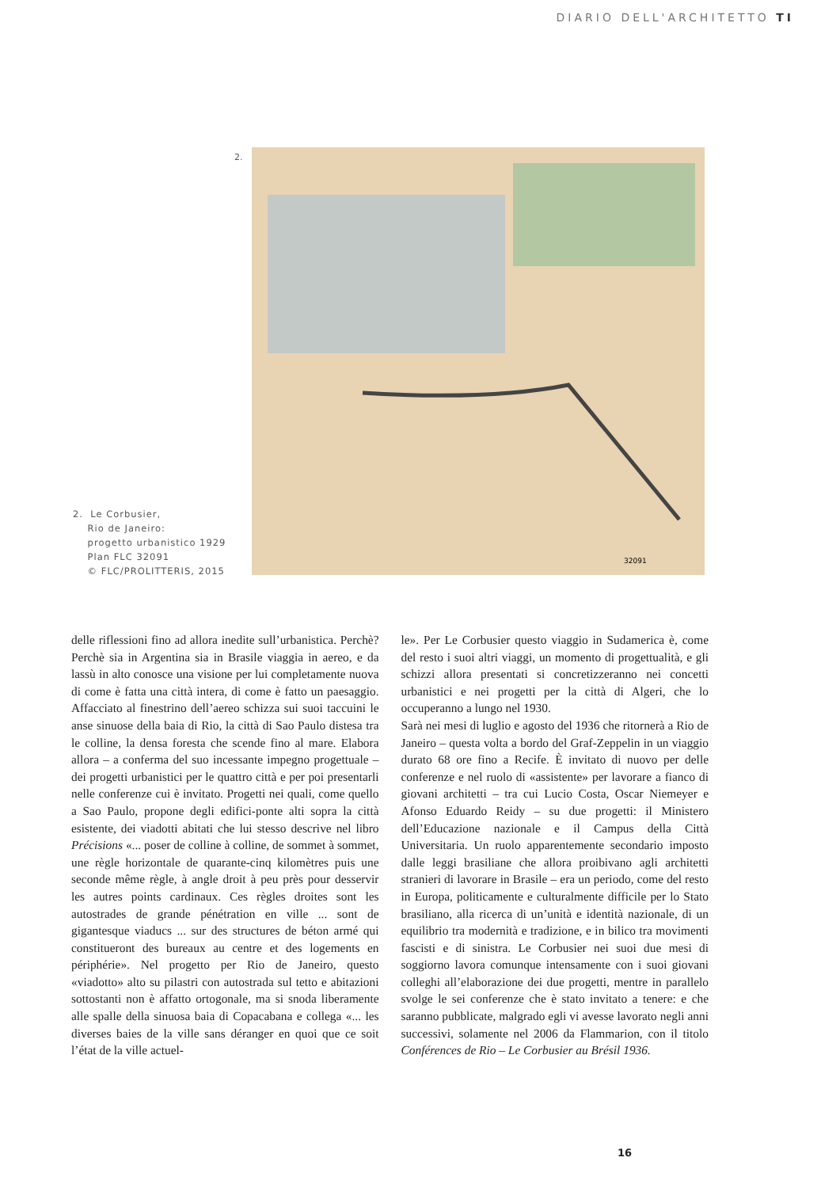DIARIO DELL'ARCHITETTO TI
2.
32091
2. Le Corbusier,
Rio de Janeiro:
progetto urbanistico 1929
Plan FLC 32091
© FLC/PROLITTERIS, 2015
delle riflessioni fino ad allora inedite sull’urbanistica. Perchè? Perchè sia in Argentina sia in Brasile viaggia in aereo, e da lassù in alto conosce una visione per lui completamente nuova di come è fatta una città intera, di come è fatto un paesaggio. Affacciato al finestrino dell’aereo schizza sui suoi taccuini le anse sinuose della baia di Rio, la città di Sao Paulo distesa tra le colline, la densa foresta che scende fino al mare. Elabora allora – a conferma del suo incessante impegno progettuale – dei progetti urbanistici per le quattro città e per poi presentarli nelle conferenze cui è invitato. Progetti nei quali, come quello a Sao Paulo, propone degli edifici-ponte alti sopra la città esistente, dei viadotti abitati che lui stesso descrive nel libro Précisions «... poser de colline à colline, de sommet à sommet, une règle horizontale de quarante-cinq kilomètres puis une seconde même règle, à angle droit à peu près pour desservir les autres points cardinaux. Ces règles droites sont les autostrades de grande pénétration en ville ... sont de gigantesque viaducs ... sur des structures de béton armé qui constitueront des bureaux au centre et des logements en périphérie». Nel progetto per Rio de Janeiro, questo «viadotto» alto su pilastri con autostrada sul tetto e abitazioni sottostanti non è affatto ortogonale, ma si snoda liberamente alle spalle della sinuosa baia di Copacabana e collega «... les diverses baies de la ville sans déranger en quoi que ce soit l’état de la ville actuel-
le». Per Le Corbusier questo viaggio in Sudamerica è, come del resto i suoi altri viaggi, un momento di progettualità, e gli schizzi allora presentati si concretizzeranno nei concetti urbanistici e nei progetti per la città di Algeri, che lo occuperanno a lungo nel 1930.
Sarà nei mesi di luglio e agosto del 1936 che ritornerà a Rio de Janeiro – questa volta a bordo del Graf-Zeppelin in un viaggio durato 68 ore fino a Recife. È invitato di nuovo per delle conferenze e nel ruolo di «assistente» per lavorare a fianco di giovani architetti – tra cui Lucio Costa, Oscar Niemeyer e Afonso Eduardo Reidy – su due progetti: il Ministero dell’Educazione nazionale e il Campus della Città Universitaria. Un ruolo apparentemente secondario imposto dalle leggi brasiliane che allora proibivano agli architetti stranieri di lavorare in Brasile – era un periodo, come del resto in Europa, politicamente e culturalmente difficile per lo Stato brasiliano, alla ricerca di un’unità e identità nazionale, di un equilibrio tra modernità e tradizione, e in bilico tra movimenti fascisti e di sinistra. Le Corbusier nei suoi due mesi di soggiorno lavora comunque intensamente con i suoi giovani colleghi all’elaborazione dei due progetti, mentre in parallelo svolge le sei conferenze che è stato invitato a tenere: e che saranno pubblicate, malgrado egli vi avesse lavorato negli anni successivi, solamente nel 2006 da Flammarion, con il titolo Conférences de Rio – Le Corbusier au Brésil 1936.
16